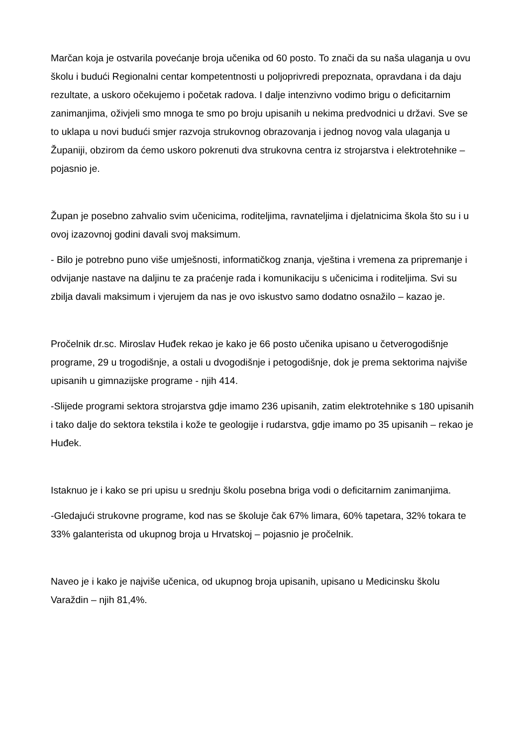Marčan koja je ostvarila povećanje broja učenika od 60 posto. To znači da su naša ulaganja u ovu školu i budući Regionalni centar kompetentnosti u poljoprivredi prepoznata, opravdana i da daju rezultate, a uskoro očekujemo i početak radova. I dalje intenzivno vodimo brigu o deficitarnim zanimanjima, oživjeli smo mnoga te smo po broju upisanih u nekima predvodnici u državi. Sve se to uklapa u novi budući smjer razvoja strukovnog obrazovanja i jednog novog vala ulaganja u Županiji, obzirom da ćemo uskoro pokrenuti dva strukovna centra iz strojarstva i elektrotehnike – pojasnio je.
Župan je posebno zahvalio svim učenicima, roditeljima, ravnateljima i djelatnicima škola što su i u ovoj izazovnoj godini davali svoj maksimum.
- Bilo je potrebno puno više umješnosti, informatičkog znanja, vještina i vremena za pripremanje i odvijanje nastave na daljinu te za praćenje rada i komunikaciju s učenicima i roditeljima. Svi su zbilja davali maksimum i vjerujem da nas je ovo iskustvo samo dodatno osnažilo – kazao je.
Pročelnik dr.sc. Miroslav Huđek rekao je kako je 66 posto učenika upisano u četverogodišnje programe, 29 u trogodišnje, a ostali u dvogodišnje i petogodišnje, dok je prema sektorima najviše upisanih u gimnazijske programe - njih 414.
-Slijede programi sektora strojarstva gdje imamo 236 upisanih, zatim elektrotehnike s 180 upisanih i tako dalje do sektora tekstila i kože te geologije i rudarstva, gdje imamo po 35 upisanih – rekao je Huđek.
Istaknuo je i kako se pri upisu u srednju školu posebna briga vodi o deficitarnim zanimanjima.
-Gledajući strukovne programe, kod nas se školuje čak 67% limara, 60% tapetara, 32% tokara te 33% galanterista od ukupnog broja u Hrvatskoj – pojasnio je pročelnik.
Naveo je i kako je najviše učenica, od ukupnog broja upisanih, upisano u Medicinsku školu Varaždin – njih 81,4%.